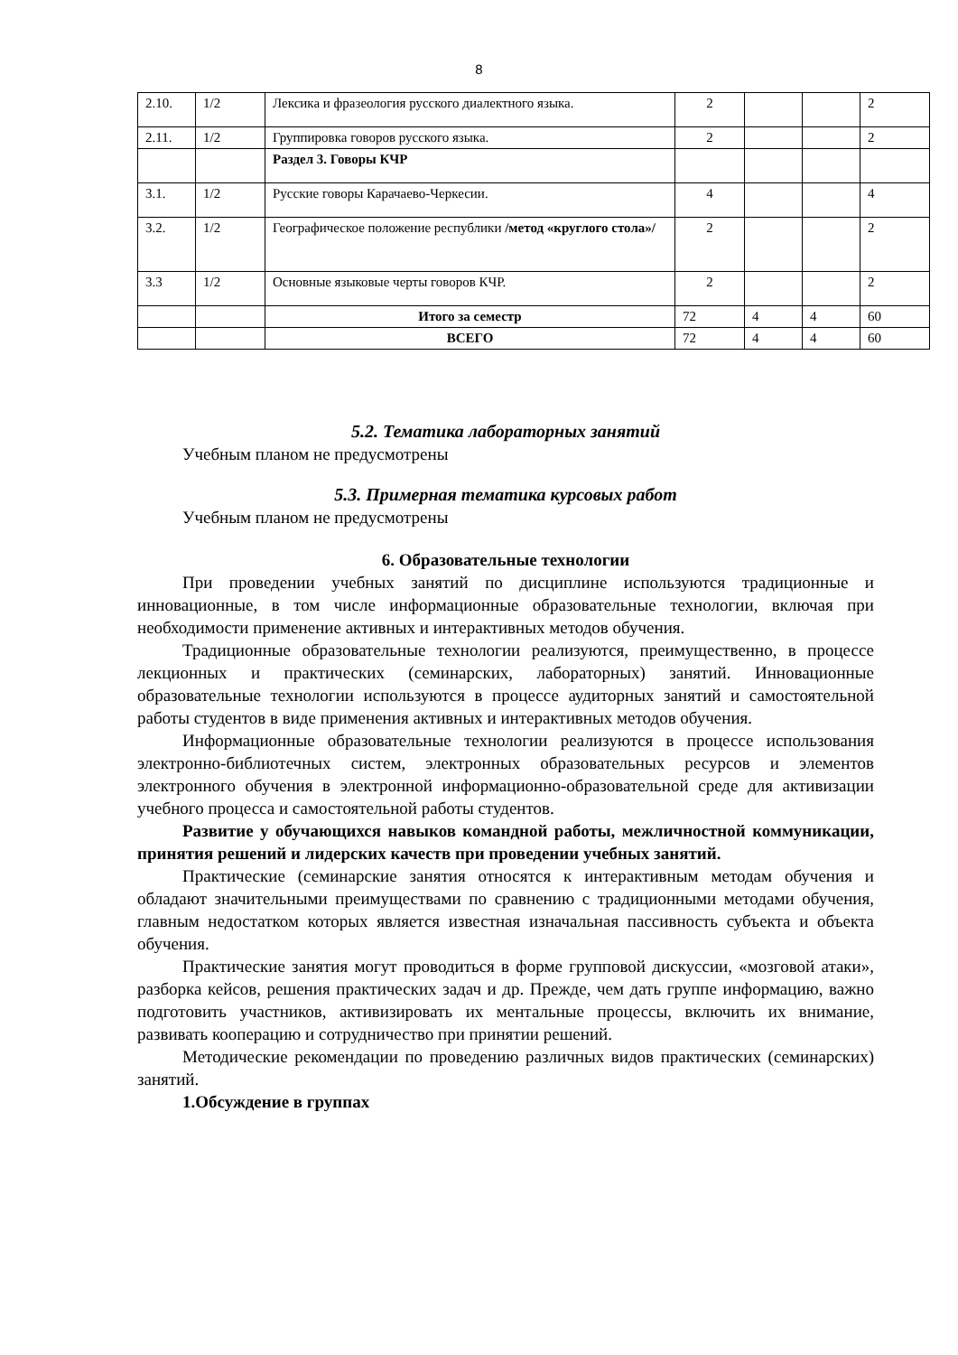8
| 2.10. | 1/2 | Лексика и фразеология русского диалектного языка. | 2 | | | 2 |
| 2.11. | 1/2 | Группировка говоров русского языка. | 2 | | | 2 |
| | | Раздел 3. Говоры КЧР | | | | |
| 3.1. | 1/2 | Русские говоры Карачаево-Черкесии. | 4 | | | 4 |
| 3.2. | 1/2 | Географическое положение республики /метод «круглого стола»/ | 2 | | | 2 |
| 3.3 | 1/2 | Основные языковые черты говоров КЧР. | 2 | | | 2 |
| | | Итого за семестр | 72 | 4 | 4 | 60 |
| | | ВСЕГО | 72 | 4 | 4 | 60 |
5.2. Тематика лабораторных занятий
Учебным планом не предусмотрены
5.3. Примерная тематика курсовых работ
Учебным планом не предусмотрены
6. Образовательные технологии
При проведении учебных занятий по дисциплине используются традиционные и инновационные, в том числе информационные образовательные технологии, включая при необходимости применение активных и интерактивных методов обучения.
Традиционные образовательные технологии реализуются, преимущественно, в процессе лекционных и практических (семинарских, лабораторных) занятий. Инновационные образовательные технологии используются в процессе аудиторных занятий и самостоятельной работы студентов в виде применения активных и интерактивных методов обучения.
Информационные образовательные технологии реализуются в процессе использования электронно-библиотечных систем, электронных образовательных ресурсов и элементов электронного обучения в электронной информационно-образовательной среде для активизации учебного процесса и самостоятельной работы студентов.
Развитие у обучающихся навыков командной работы, межличностной коммуникации, принятия решений и лидерских качеств при проведении учебных занятий.
Практические (семинарские занятия относятся к интерактивным методам обучения и обладают значительными преимуществами по сравнению с традиционными методами обучения, главным недостатком которых является известная изначальная пассивность субъекта и объекта обучения.
Практические занятия могут проводиться в форме групповой дискуссии, «мозговой атаки», разборка кейсов, решения практических задач и др. Прежде, чем дать группе информацию, важно подготовить участников, активизировать их ментальные процессы, включить их внимание, развивать кооперацию и сотрудничество при принятии решений.
Методические рекомендации по проведению различных видов практических (семинарских) занятий.
1.Обсуждение в группах